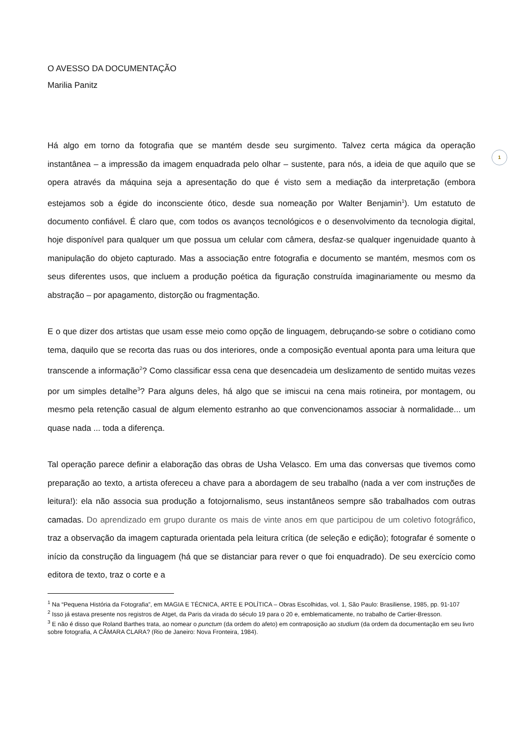1
O AVESSO DA DOCUMENTAÇÃO
Marilia Panitz
Há algo em torno da fotografia que se mantém desde seu surgimento. Talvez certa mágica da operação instantânea – a impressão da imagem enquadrada pelo olhar – sustente, para nós, a ideia de que aquilo que se opera através da máquina seja a apresentação do que é visto sem a mediação da interpretação (embora estejamos sob a égide do inconsciente ótico, desde sua nomeação por Walter Benjamin<sup>1</sup>). Um estatuto de documento confiável. É claro que, com todos os avanços tecnológicos e o desenvolvimento da tecnologia digital, hoje disponível para qualquer um que possua um celular com câmera, desfaz-se qualquer ingenuidade quanto à manipulação do objeto capturado. Mas a associação entre fotografia e documento se mantém, mesmos com os seus diferentes usos, que incluem a produção poética da figuração construída imaginariamente ou mesmo da abstração – por apagamento, distorção ou fragmentação.
E o que dizer dos artistas que usam esse meio como opção de linguagem, debruçando-se sobre o cotidiano como tema, daquilo que se recorta das ruas ou dos interiores, onde a composição eventual aponta para uma leitura que transcende a informação<sup>2</sup>? Como classificar essa cena que desencadeia um deslizamento de sentido muitas vezes por um simples detalhe<sup>3</sup>? Para alguns deles, há algo que se imiscui na cena mais rotineira, por montagem, ou mesmo pela retenção casual de algum elemento estranho ao que convencionamos associar à normalidade... um quase nada ... toda a diferença.
Tal operação parece definir a elaboração das obras de Usha Velasco. Em uma das conversas que tivemos como preparação ao texto, a artista ofereceu a chave para a abordagem de seu trabalho (nada a ver com instruções de leitura!): ela não associa sua produção a fotojornalismo, seus instantâneos sempre são trabalhados com outras camadas. Do aprendizado em grupo durante os mais de vinte anos em que participou de um coletivo fotográfico, traz a observação da imagem capturada orientada pela leitura crítica (de seleção e edição); fotografar é somente o início da construção da linguagem (há que se distanciar para rever o que foi enquadrado). De seu exercício como editora de texto, traz o corte e a
<sup>1</sup> Na “Pequena História da Fotografia”, em MAGIA E TÉCNICA, ARTE E POLÍTICA – Obras Escolhidas, vol. 1, São Paulo: Brasiliense, 1985, pp. 91-107
<sup>2</sup> Isso já estava presente nos registros de Atget, da Paris da virada do século 19 para o 20 e, emblematicamente, no trabalho de Cartier-Bresson.
<sup>3</sup> E não é disso que Roland Barthes trata, ao nomear o punctum (da ordem do afeto) em contraposição ao studium (da ordem da documentação em seu livro sobre fotografia, A CÂMARA CLARA? (Rio de Janeiro: Nova Fronteira, 1984).